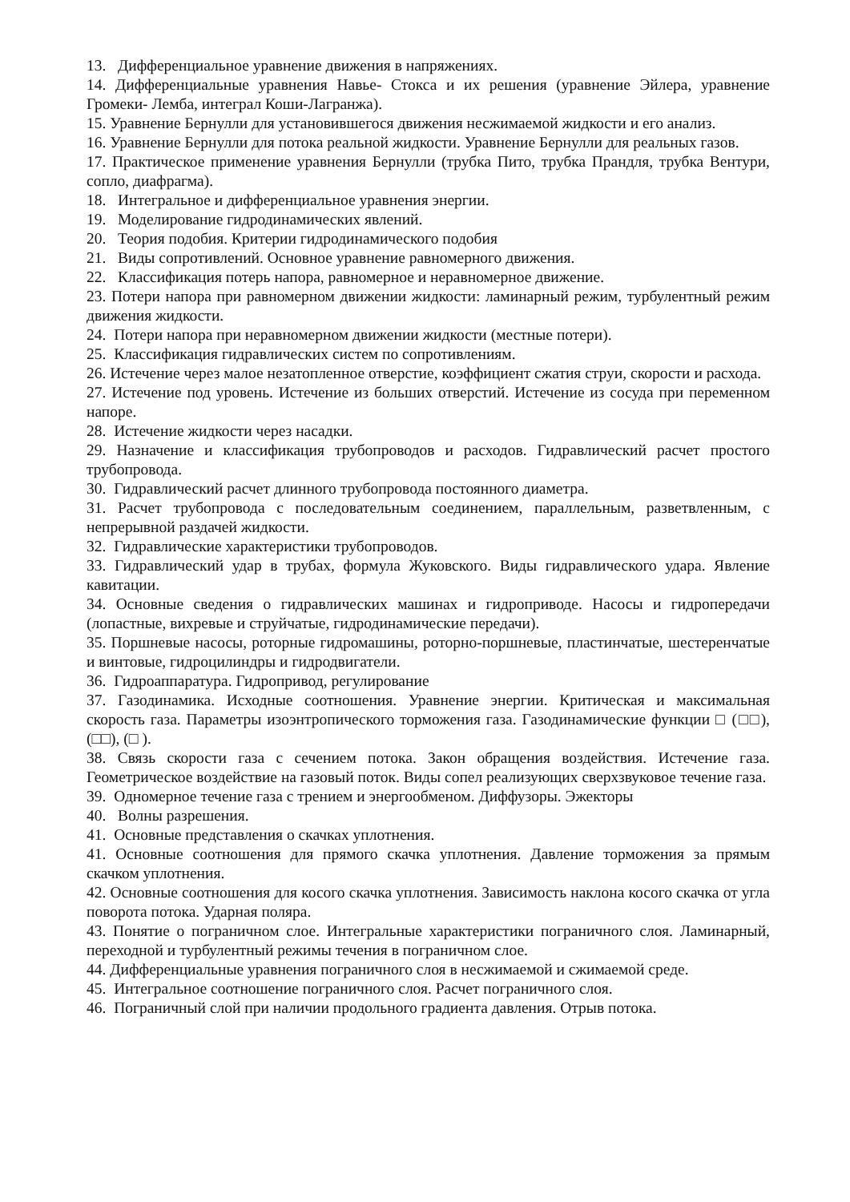13. Дифференциальное уравнение движения в напряжениях.
14. Дифференциальные уравнения Навье- Стокса и их решения (уравнение Эйлера, уравнение Громеки- Лемба, интеграл Коши-Лагранжа).
15. Уравнение Бернулли для установившегося движения несжимаемой жидкости и его анализ.
16. Уравнение Бернулли для потока реальной жидкости. Уравнение Бернулли для реальных газов.
17. Практическое применение уравнения Бернулли (трубка Пито, трубка Прандля, трубка Вентури, сопло, диафрагма).
18. Интегральное и дифференциальное уравнения энергии.
19. Моделирование гидродинамических явлений.
20. Теория подобия. Критерии гидродинамического подобия
21. Виды сопротивлений. Основное уравнение равномерного движения.
22. Классификация потерь напора, равномерное и неравномерное движение.
23. Потери напора при равномерном движении жидкости: ламинарный режим, турбулентный режим движения жидкости.
24. Потери напора при неравномерном движении жидкости (местные потери).
25. Классификация гидравлических систем по сопротивлениям.
26. Истечение через малое незатопленное отверстие, коэффициент сжатия струи, скорости и расхода.
27. Истечение под уровень. Истечение из больших отверстий. Истечение из сосуда при переменном напоре.
28. Истечение жидкости через насадки.
29. Назначение и классификация трубопроводов и расходов. Гидравлический расчет простого трубопровода.
30. Гидравлический расчет длинного трубопровода постоянного диаметра.
31. Расчет трубопровода с последовательным соединением, параллельным, разветвленным, с непрерывной раздачей жидкости.
32. Гидравлические характеристики трубопроводов.
33. Гидравлический удар в трубах, формула Жуковского. Виды гидравлического удара. Явление кавитации.
34. Основные сведения о гидравлических машинах и гидроприводе. Насосы и гидропередачи (лопастные, вихревые и струйчатые, гидродинамические передачи).
35. Поршневые насосы, роторные гидромашины, роторно-поршневые, пластинчатые, шестеренчатые и винтовые, гидроцилиндры и гидродвигатели.
36. Гидроаппаратура. Гидропривод, регулирование
37. Газодинамика. Исходные соотношения. Уравнение энергии. Критическая и максимальная скорость газа. Параметры изоэнтропического торможения газа. Газодинамические функции □ (□□), (□□), (□ ).
38. Связь скорости газа с сечением потока. Закон обращения воздействия. Истечение газа. Геометрическое воздействие на газовый поток. Виды сопел реализующих сверхзвуковое течение газа.
39. Одномерное течение газа с трением и энергообменом. Диффузоры. Эжекторы
40. Волны разрешения.
41. Основные представления о скачках уплотнения.
41. Основные соотношения для прямого скачка уплотнения. Давление торможения за прямым скачком уплотнения.
42. Основные соотношения для косого скачка уплотнения. Зависимость наклона косого скачка от угла поворота потока. Ударная поляра.
43. Понятие о пограничном слое. Интегральные характеристики пограничного слоя. Ламинарный, переходной и турбулентный режимы течения в пограничном слое.
44. Дифференциальные уравнения пограничного слоя в несжимаемой и сжимаемой среде.
45. Интегральное соотношение пограничного слоя. Расчет пограничного слоя.
46. Пограничный слой при наличии продольного градиента давления. Отрыв потока.